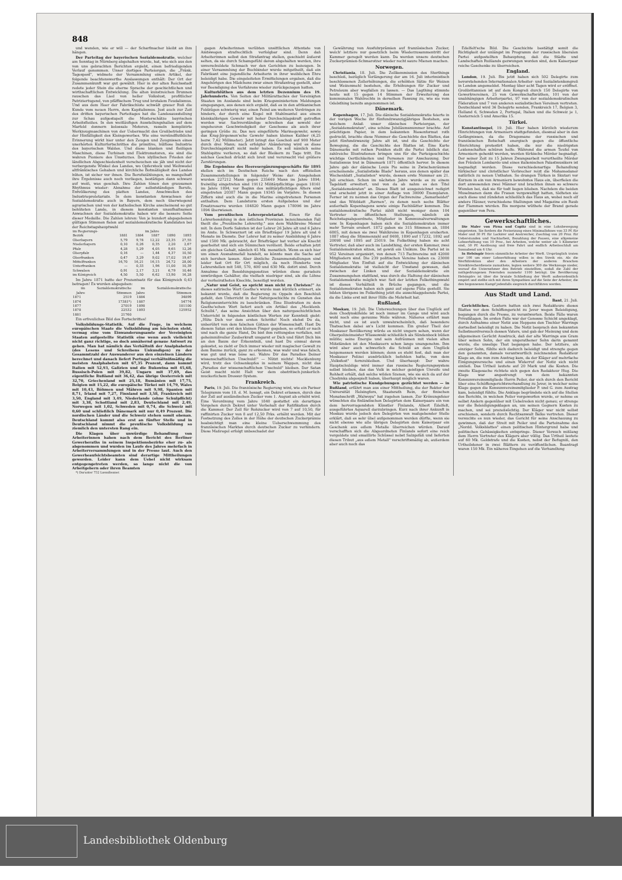848
und wenden, wie er will — der Scharfmacher bleibt an ihm hängen.
Der Parteitag der bayerischen Sozialdemokratie, welcher am Sonntag in Nürnberg abgehalten wurde, hat, wie sich aus den von uns gebrachten Berichten ergiebt, einen befriedigenden Verlauf genommen. Unser dortiges Parteiorgan, die „Fränk. Tagespost", widmete der Versammlung einen Artikel, der folgende beachtenswerthe Auslassungen enthält: Der Ort der Zusammenkunft war gut gewählt. Hier in der alten Reichsstadt redete jeder Stein die eherne Sprache der geschichtlichen und wirthschaftlichen Entwicklung. Die alten kunstreichen Brunnen rauschen das Lied von heller Volkslust, profitlicher Patriziertugend, von pfäffischem Trug und brutalem Feudalismus. Und aus dem Heer der Fabrikschlote schwält grauer Ruß die Kunde vom neuen Herrn, dem Kapitalismus. Just auch zur Zeit des dritten bayerischen Parteitages hat die Landesausstellung zur Schau aufgestapelt die Musterschätze bayrischen Arbeitsfleißes. In den weitläufigen Ausstellungshallen auf dem Marfeld donnern kolossale Motoren, rasseln komplizirte Werkzeugmaschinen von der Uebermacht des Großbetriebs und der Hinfälligkeit des Kleingewerbes. Wie eine vorsündfluthliche Erinnerung wirkt hier unter den Zeugen und Zeugnissen eines unerhörten Kulturfortschrittes die primitive, hülflose Industrie des bayerischen Waldes. Und diese blanken und fleißigen Maschinen, diese Turbinen und Elektromotoren, sie sind die wahren Pioniere des Umsturzes. Den idyllischen Frieden der ländlichen Abgeschiedenheit verscheuchen sie jäh und nicht der verborgenste Winkel des Landes, wo Opferstock und Weihwedel altfränkisches Gehaben und kirchliche Botmäßigkeit des Landes hüten, ist sicher vor ihnen. Die Berufszählungen, so mangelhaft ihre Ergebnisse auch noch vorliegen, bestätigen dann schwarz auf weiß, was geschah. Ihre Zahlen tönen den grausamen Rhythmus wieder: Abnahme der selbstständigen Berufe, Entvölkerung des platten Landes, Anschwellen des Industrieproletariats. In dem konstanten Anwachsen der Sozialdemokratie auch in Bayern, dem noch überwiegend agrarischen und von der katholischen Kirche anscheinend so gut behüteten Lande, in diesem konstanten unaufhaltsamen Anwachsen der Sozialdemokratie haben wir die bessere Seite dieser Medaille. Die Zahlen lehren: Von je hundert abgegebenen gültigen Stimmen fielen auf sozialdemokratische Kandidaten bei der Reichstagshauptwahl
| im Regierungs- | im Jahre | | | | |
| Bezirk | 1881 | 1884 | 1887 | 1890 | 1893 |
| Oberbayern | 5,79 | 9,78 | 12,22 | 23,35 | 27,55 |
| Niederbayern | 0,10 | 0,26 | 0,35 | 2,20 | 2,67 |
| Pfalz | 4,28 | 5,29 | 4,05 | 9,65 | 12,26 |
| Oberpfalz | 0,16 | — | 1,44 | 4,37 | 10,50 |
| Oberfranken | 0,47 | 3,29 | 9,02 | 17,02 | 19,67 |
| Mittelfranken | 16,70 | 16,21 | 16,15 | 24,72 | 28,00 |
| Unterfranken | — | 0,33 | 1,96 | 11,00 | 10,39 |
| Schwaben | 0,91 | 2,17 | 3,21 | 6,79 | 10,46 |
| im Königreich | 4,50 | 5,50 | 6,62 | 13,90 | 16,28 |
Im Jahre 1871 hatte der Prozentsatz für das Königreich 0,43 betragen! Es wurden abgegeben:
| im Jahre | Sozialdemokratische Stimmen | im Jahre | Sozialdemokratische Stimmen |
| --- | --- | --- | --- |
| 1871 | 2519 | 1884 | 34899 |
| 1874 | 17381*) | 1887 | 54774 |
| 1877 | 27019 | 1890 | 101100 |
| 1878 | 22532 | 1893 | 125952 |
| 1881 | 21760 | | |
Ein erfreuliches Bild des Fortschrittes!
Volksbildungs-Statistik. Auf die Frage, in welchem europäischen Staate die Volksbildung am höchsten steht, vermag eine vom Einwanderungsamte der Vereinigten Staaten aufgestellte Statistik eine wenn auch vielleicht nicht ganz richtige, so doch annähernd genaue Antwort zu geben. Man hat nämlich das Verhältniß der Analphabeten (des Lesens und Schreibens Unkundigen) zu der Gesammtzahl der Auswanderer aus den einzelnen Ländern berechnet und danach liefert Portugal verhältnißmäßig die meisten Analphabeten mit 67,35 Prozent, dann kommt Italien mit 52,93, Galizien und die Bukowina mit 45,68, Russisch-Polen mit 39,82, Ungarn mit 37,69, das eigentliche Rußland mit 36,42, das übrige Oesterreich mit 32,70, Griechenland mit 25,18, Rumänien mit 17,75, Belgien mit 15,22, die europäische Türkei mit 14,79, Wales mit 10,43, Böhmen und Mähren mit 9,98, Spanien mit 8,71, Irland mit 7,27, Finnland mit 3,58, Frankreich mit 3,50, England mit 3,49, Niederlande (ohne Schulpflicht) mit 3,38, Schottland mit 2,83, Deutschland mit 2,49, Norwegen mit 1,02, Schweden mit 0,74, die Schweiz mit 0,60 und schließlich Dänemark mit nur 0,49 Prozent. Die nordischen Länder und die Schweiz stehen somit obenan. Deutschland kommt also erst an fünfter Stelle und in Deutschland nimmt die preußische Volksbildung so ziemlich den untersten Rang ein.
Die Klagen über unwürdige Behandlung von Arbeiterinnen haben nach dem Bericht des Berliner Gewerberaths in seinem Inspektionsbezirke eher zu- als abgenommen und wurden im Laufe des Jahres mehrfach in Arbeiterversammlungen und in der Presse laut. Auch den Gewerbeaufsichtsbeamten sind derartige Mittheilungen geworden. Leider kann dem Uebel nicht wirksam entgegengetreten werden, so lange nicht die von Arbeitgebern oder ihren Beamten
*) Darunter 752 Lassalleaner.
gegen Arbeiterinnen verübten unsittlichen Attentate von Amtswegen strafrechtlich verfolgbar sind. Denn daß Arbeiterinnen selbst den Strafantrag stellen, geschieht äußerst selten, da sie durch Schamgefühl davon abgehalten werden, ihre unverschuldete Schmach vor den Gerichten zu bezeugen. In einer Versammlung der Buchbinder wurde mitgetheilt, daß ein Fabrikant eine jugendliche Arbeiterin in ihrer weiblichen Ehre beleidigt habe. Die eingeleiteten Ermittelungen ergaben, daß die Angehörigen des Mädchens zwar einen Strafantrag gestellt, aber vor Beendigung des Verfahrens wieder zurückgezogen hatten.
Kulturblüthen aus dem letzten Dezennium des 19. Jahrhunderts. Von Seiten der Militärattachés der Vereinigten Staaten im Auslande sind beim Kriegsministerium Meldungen eingegangen, aus denen sich ergiebt, daß es in den afrikanischen Feldzügen schwierig war, einen Feind am weiteren Vordringen zu hindern, der durch eine Kugel mit Stahlmantel aus einem kleinkalibrigen Gewehr mit hoher Durchschlagskraft getroffen worden war. Sachverständige schreiben das sowohl der ungeheuren Geschwindigkeit der Geschosse als auch ihrer geringen Größe zu. Das neu eingeführte Marinegewehr, sowie das Krag-Jörgensen'sche Gewehr haben kleines Kaliber (6,25 bezw. 7,62 Millimeter). Jetzt bringt das Geschoß auf 900 Meter durch drei Mann; nach erfolgter Abänderung wird es diese Durchschlagskraft nicht mehr haben. Es soll nämlich seine Stahlspitze verlieren, so daß der Bleikern zu Tage tritt. Ein solches Geschoß drückt sich breit und verursacht viel größere Zerstörungen.
Die Ergebnisse des Heeresergänzungsgeschäfts für 1895 stellen sich im Deutschen Reiche nach den offiziellen Zusammenstellungen in folgender Weise dar: Ausgehoben wurden 227212 Mann gegen 235649 Mann im Jahre 1894; freiwillig eingetreten sind 19112 Militärpflichtige gegen 18161 im Jahre 1894; vor Beginn des militärpflichtigen Alters sind eingetreten 20387 Mann gegen 19345 im Vorjahre. In diesen Ziffern sind auch die in die Marine eingetretenen Personen enthalten. Dem Landsturm ersten Aufgebotes und der Ersatzreserve wurden 184820 Mann gegen 178096 im Jahre 1894 überwiesen.
Vom preußischen Lehrerproletariat. Einen für die Lehrerbesoldung in den östlichen Provinzen bezeichnenden Fall theilt die „Preußische Lehrerztg." aus dem Wahlkreise Memel mit. In dem Dorfe Sakuten ist der Lehrer 26 Jahre alt und 6 Jahre im Amte. In Schwarzort ist ein Briefträger 19 Jahre alt und 6 Monate im Dienste. Der Lehrer hat zu seiner Ausbildung 6 Jahre und 1500 Mk. gebraucht, der Briefträger hat vorher als Knecht gearbeitet und sich ein Sümmchen verdient. Beide erhalten jetzt ein gleiches Gehalt, nämlich 45 Mk. monatlich. Wenn es sich hier um einen Ausnahmefall handelt, so könnte man die Sache auf sich beruhen lassen. Aber ähnliche Zusammenstellungen sind leider fast Ort für Ort möglich, da noch Hunderte von Lehrerstellen mit 540, 570, 600 und 630 Mk. dotirt sind. Durch Annahme des Besoldungsgesetzes würden diese geradezu unwürdigen Gehälter, die vielfach niedriger sind, als die Löhne der verheiratheten Knechte, beseitigt worden.
„Natur und Geist, so spricht man nicht zu Christen!" An dieses satirische Wort Goethe's wurde man kürzlich erinnert, als bekannt wurde, daß die Regierung zu Oppeln den Beschluß gefaßt, den Unterricht in der Naturgeschichte zu Gunsten des Religionsunterrichts zu beschränken. Eine Illustration zu dem Goethe'schen Wort liefert auch ein Artikel des „Mecklenb. Schulbl.", das seine Ansichten über den naturgeschichtlichen Unterricht in folgenden köstlichen Worten zur Kenntniß giebt: „Hüte Dich vor dem ersten Schritte! Noch stehst Du da, unberührt von dem falschen Götzen der Wissenschaft. Hast Du diesem Satan erst den kleinen Finger gegeben, so erfaßt er nach und nach die ganze Hand, Du bist ihm rettungslos verfallen, mit geheimnißvoller Zauberkraft umgarnt er Dich und führt Dich hin an den Baum der Erkenntniß, und hast Du einmal davon gekostet, so zieht er Dich immer wieder mit magischer Gewalt zu dem Baume zurück, ganz zu erkennen, was wahr und was falsch, was gut und was böse sei. Wahre Dir das Paradies Deiner wissenschaftlichen Unschuld!" — Nützt nichts! Mecklenburg wird, trotz des Ochsenkopfes in seinem Wappen, nicht das „Paradies der wissenschaftlichen Unschuld" bleiben. Der Satan Geist macht nicht Halt vor dem obotritisch-junkerlich-muckerlichem Dressur-System.
Frankreich.
Paris, 19. Juli. Die französische Regierung wird, wie ein Pariser Telegramm vom 18. d. M. besagt, ein Dekret erlassen, durch das der Zoll auf ausländischen Zucker vom 1. August ab erhöht wird. Eine Verordnung vom Jahre 1840 gestattet ein derartiges Vorgehen durch Dekret unter Vorbehalt der Ratifikation durch die Kammer. Der Zoll für Rohzucker wird von 7 auf 10,50, für raffinirten Zucker von 8 auf 12,50 Frks. erhöht werden. Mit der Festsetzung des Zolles in der Höhe der deutschen Zuckerprämie beabsichtigt man eine kleine Ueberschwemmung des französischen Marktes durch deutschen Zucker zu verhindern. Diese Maßregel erfolgt unbeschadet der
Gewährung von Ausfuhrprämien auf französischen Zucker, welch' letztere nur gesetzlich beim Wiederzusammentritt der Kammer geregelt werden kann. Da werden unsere deutschen Zuckerprämien-Schmarotzer wieder recht saure Mienen machen.
Norwegen.
Christiania, 18. Juli. Die Zollkommission des Storthings beschloß, bezüglich Verlängerung der am 16. Juli interimistisch beschlossenen Zollerhöhungen, die erhöhten Sätze für Weizen und Weizenmehl bestehen, die Erhöhungen für Zucker und Petroleum aber wegfallen zu lassen. — Das Lagthing stimmte heute mit 15 gegen 14 Stimmen der Erweiterung des kommunalen Wahlrechts in derselben Fassung zu, wie sie vom Odelsthing bereits angenommen ist.
Dänemark.
Kopenhagen, 17. Juli. Die dänische Sozialdemokratie feierte in der vorigen Woche ihr fünfundzwanzigjähriges Bestehen, aus welchem Anlaß unser dänisches Parteiorgan, der „Sozialdemokraten", eine schöne Jubiläumsnummer brachte. Auf prächtigem Papier, in dem bekannten Riesenformat roth gedruckt, brachte diese Nummer die Geschichte des Blattes, das jetzt fünfundzwanzig Jahre alt ist, und die Geschichte der Bewegung, die die Geschichte des Blattes ist. Eine Karte Dänemarks mit rothen Punkten stellt die Partei bildlich dar, zahlreiche Illustrationen bringen uns für die Parteigeschichte wichtige Oertlichkeiten und Personen zur Anschauung. Der Sozialismus trat in Dänemark 1871 öffentlich hervor. In diesem Jahre gab der dänische Louis Pio seine in Zwischenräumen erscheinende „Sozialistiske Blade" heraus, aus denen später das Wochenblatt „Sozialisten" wurde, dessen erste Nummer am 21. Juli erschien. Schon im nächsten Jahre wurde es zu einem Tageblatt erweitert, und von da ab nahm es den Titel „Sozialdemokraten" an. Dieses Blatt ist ausgezeichnet redigirt und erscheint jetzt in einer Auflage von 30000 Exemplaren. Ferner ist zu nennen das Organ der Fachvereine „Samarbeidet" und das Witzblatt „Ravnen", zu denen noch sechs Blätter außerhalb Kopenhagens sowie einige Fachblätter kommen. Die sozialdemokratische Partei zählt nicht weniger denn 104 Vertreter in öffentlichen Stellungen, nämlich als Reichstagsabgeordnete, Mitglieder in Kommunalverwaltungen usw. In Kopenhagen haben sich die Sozialdemokraten immer mehr Terrain erobert. 1872 gaben sie 315 Stimmen ab, 1884 6805, mit denen sie zwei Wahlkreise in Kopenhagen eroberten. 1887 stieg die Stimmenzahl auf 8408, 1890 auf 17232, 1892 auf 20098 und 1895 auf 25019. Im Folkething haben sie acht Vertreter, daß aber auch im Landsthing, der ersten Kammer, zwei Sozialdemokraten sitzen, ist gewiß ein Unikum. Die Partei ist in 952 Vereinen organisirt, von denen 713 Fachvereine mit 42000 Mitgliedern sind. Die 239 politischen Vereine haben ca. 23000 Mitglieder. Von Einfluß auf die Entwicklung der dänischen Sozialdemokratie ist vielleicht der Umstand gewesen, daß zwischen der Linken und der Sozialdemokratie ein Zusammengehen stattfand, was durch die Haltung der dänischen Sozialdemokratie möglich war. Seit der letzten Folkethingswahl ist dieses Verhältniß in Brüche gegangen, und die Sozialdemokraten haben sich ganz auf eigene Füße gestellt. Sie bilden übrigens im Folkething jetzt die ausschlaggebende Partei, da die Linke erst mit ihrer Hilfe die Mehrheit hat.
Rußland.
Moskau, 19. Juli. Die Untersuchungen über das Unglück auf dem Chodynskifelde ist noch immer im Gange und wird auch wohl noch eine geraume Weile währen. Näheres erfährt man nicht, und es ist auch unwahrscheinlich, daß besondere Thatsachen dabei an's Licht kommen. Ein großer Theil der Moskauer Bevölkerung würde es nicht ungern sehen, wenn der Oberpolizeimeister Wlassowski schließlich als Sündenbock büßen müßte; seine Energie und sein Aufräumen mit vielen alten Mißständen ist den Moskauern schon lange unangenehm. Ihm wird aber auch schwerlich die Schuld an dem Unglück beigemessen werden können; denn es steht fest, daß man der Moskauer Polizei ausdrücklich befohlen hatte, von dem „Volksfest" fernzubleiben. Und überhaupt: Der wahre Hauptschuldige wird immer das russische Regierungssystem selbst bleiben, das das Volk in solcher geistigen Unreife und Rohheit erhält, daß solche wilden Szenen, wie sie sich da auf der Chodynka abgespielt haben, überhaupt möglich waren.
Wie patriotische Kundgebungen gezüchtet werden — in Rußland, erfährt man aus einer Mittheilung, die der Rektor der Universität Helsingfors, Staatsrath Rein, der finischen Monatsschrift „Walwoya" hat zugehen lassen. Zur Krönungsfeier wünschten die finländischen Delegirten dem Kaiserpaare ein von dem hervorragendsten Künstler Finlands, Albert Edelfelt, ausgeführtes Aquarell darzubringen. Kurz nach ihrer Ankunft in Moskau wurde jedoch den Delegirten von maßgebender Stelle erklärt, daß es sehr übel aufgenommen werden dürfte, wenn sie nicht ebenso wie alle übrigen Delegirten dem Kaiserpaar ein Geschenk aus edlem Metalle überreichen würden. Darauf verschafften sich die Abgeordneten Finlands sofort eine reich vergoldete und emaillirte Schüssel nebst Salzgefäß und lieferten diesen Tribut „aus edlem Metall" vorschriftsmäßig ab, außerdem aber auch noch das
Edelfelt'sche Bild. Die Geschichte bestätigt somit die Richtigkeit der unlängst im Programm der russischen liberalen Partei aufgestellten Behauptung, daß die Städte und Landschaften Rußlands gezwungen worden sind, dem Kaiserpaar reiche Geschenke zu überreichen.
England.
London, 19. Juli. Bis jetzt haben sich 502 Delegirte zum bevorstehenden Internationalen Arbeiter- und Sozialistenkongreß in London angemeldet. Montag über acht Tagen wird er eröffnet. Großbritannien ist auf dem Kongreß durch 150 Delegirte von Gewerkvereinen, 25 von Gewerkschaftsräthen, 101 von der unabhängigen Arbeiterpartei, 97 von der sozialdemokratischen Föderation und 7 von anderen sozialistischen Vereinen vertreten. Deutschland wird 36 Delegirte senden, Frankreich 17, Belgien 3, Holland 6, Schweden 2, Portugal, Italien und die Schweiz je 1, Oesterreich 5 und Amerika 15.
Türkei.
Konstantinopel, 19. Juli. Hier haben kürzlich wiederum Hinrichtungen von Armeniern stattgefunden, diesmal aber in den Gefängnissen, da die Dragomane der russischen und französischen Botschaft energisch gegen die öffentliche Hinrichtung protestirt haben, die nur die niedrigsten Leidenschaften schüren helfe. Während die armen Teufel von Armeniern gehenkt werden, werden türkische Mörder begnadigt. Der seiner Zeit zu 15 Jahren Zwangsarbeit verurtheilte Mörder des Fräulein Lombardo und eines italienischen Palastmusikers ist begnadigt worden. Diese verschiedenartige Behandlung türkischer und christlicher Verbrecher reizt die Mohamedaner natürlich zu neuen Unthaten. So drangen Türken in Skutari vor Kurzem in ein von Armeniern bewohntes Haus ein, überfielen die dort anwesenden zwei Männer und brachten ihnen so schwere Wunden bei, daß sie für todt liegen blieben. Nachdem die beiden Muselmanen dann die Frauen vergewaltigt hatten, tödteten sie auch diese und zündeten schließlich das Haus an, wobei noch elf andere Häuser, verschiedene Stallungen und Magazine ein Raub der Flammen wurden. Bis morgens wüthete der Brand gerade gegenüber von Pera.
Gewerkschaftliches.
Die Maler von Pirna und Copitz sind in eine Lohnbewegung eingetreten. Sie fordern die Festsetzung eines Minimallohnes von 33 Pf. für Maler und 30 Pf. für Lackirer und Anstreicher, Zuschlag von 20 Proz. für Ueberstunden und Nachtarbeit, Bezahlung der Pausen, eine allgemeine Lohnerhöhung von 10 Proz., bei Arbeiten, welche weiter als 5 Kilometer sind, 50 Pf. Auslösung und freie Fahrt und endlich Arbeitsschluß am Sonnabend um 6 Uhr.
In Helsingör feiern sämmtliche Arbeiter der Werft. Ursprünglich traten nur 100 um einer Lohnerhöhung willen in den Streik ein. Als die Werftdirektion aber den Arbeitern der anderen Branchen Streikbrecherdienste zumuthete, legten weitere 300 die Werkzeuge nieder, worauf die Unternehmer den Betrieb einstellten, sodaß die Zahl der nothgedrungenen Feiernden nunmehr 1100 beträgt. Die Bevölkerung Helsingörs ist über die brutale Schließung der Werft außerordentlich empört und stellte sich mit ihren Sympathien auf die Seite der Arbeiter, die den begonnenen Kampf jedenfalls siegreich durchführen werden.
Aus Stadt und Land.
Bant, 21. Juli.
Gerichtliches. Gestern hatten sich zwei Redakteure dieses Blattes vor dem Schöffengericht zu Jever wegen Beleidigung, begangen durch die Presse, zu verantworten. Beide Fälle waren Privatklagen. Im ersten Falle war der Genosse Schicht angeklagt, durch Aufnahme einer Notiz aus Heppens den Tischler Warrings dortselbst beleidigt zu haben. Die Notiz besprach den bekannten Selbstmordversuch dessen Vaters, und gab der Meinung und dem allgemeinen Gerücht Ausdruck, daß der alte Warrings aus Gram über seinen Sohn, der ein ungerathener Sohn darin genannt wurde, die unselige That begangen habe. Der letztere, als einziger Sohn, fühlte sich dadurch beleidigt und strengte gegen den genannten, damals verantwortlich zeichnenden Redakteur Klage an, die nun zum Austrag kam, da der Kläger auf mehrfache Einigungsversuche und einen Widerruf der Notiz sich nicht einließ. Das Urtheil lautete auf 20 Mark und die Kosten. Die zweite Klagesache richtete sich gegen den Redakteur Hug. Die Klage war angestrengt von dem bekannten Konsumvereinsmitgliede Herrn Peiler, der sich durch den Bericht über eine Schöffengerichtsverhandlung zu Jever, in welcher seine Klage gegen die Konsumvereinsmitglieder P. und G. zum Austrag kam, beleidigt fühlte. Die Anklage begründete sich auf die Stellen des Berichts, in welchen Peiler vorgeworfen wurde, er nehme es selbst Andern gegenüber mit Uebelreden nicht genau; er strenge nur die Beleidigungsklagen an, um seinen Gegnern Kosten zu machen, und sei prozeßsüchtig. Der Kläger war nicht selbst erschienen, sondern durch Rechtsanwalt Balke vertreten. Dieser versuchte es nun wieder, das Gericht für seine Anschauung zu gewinnen, daß der Streit mit Peiler und die Parteinahme des „Nordd. Volksblattes" einen politischen Hintergrund habe und politischen Gehässigkeiten entspringe. Dieser Versuch mißlang dem Herrn Vertreter des Klägers aber völlig. Das Urtheil lautete auf 60 Mk. Geldstrafe und die Kosten, nebst der Befugniß, den Urtheilstenor in zwei Blättern zu veröffentlichen. Beantragt waren 150 Mk. Ein näheres Eingehen auf die Verhandlung
Landesbibliothek Oldenburg